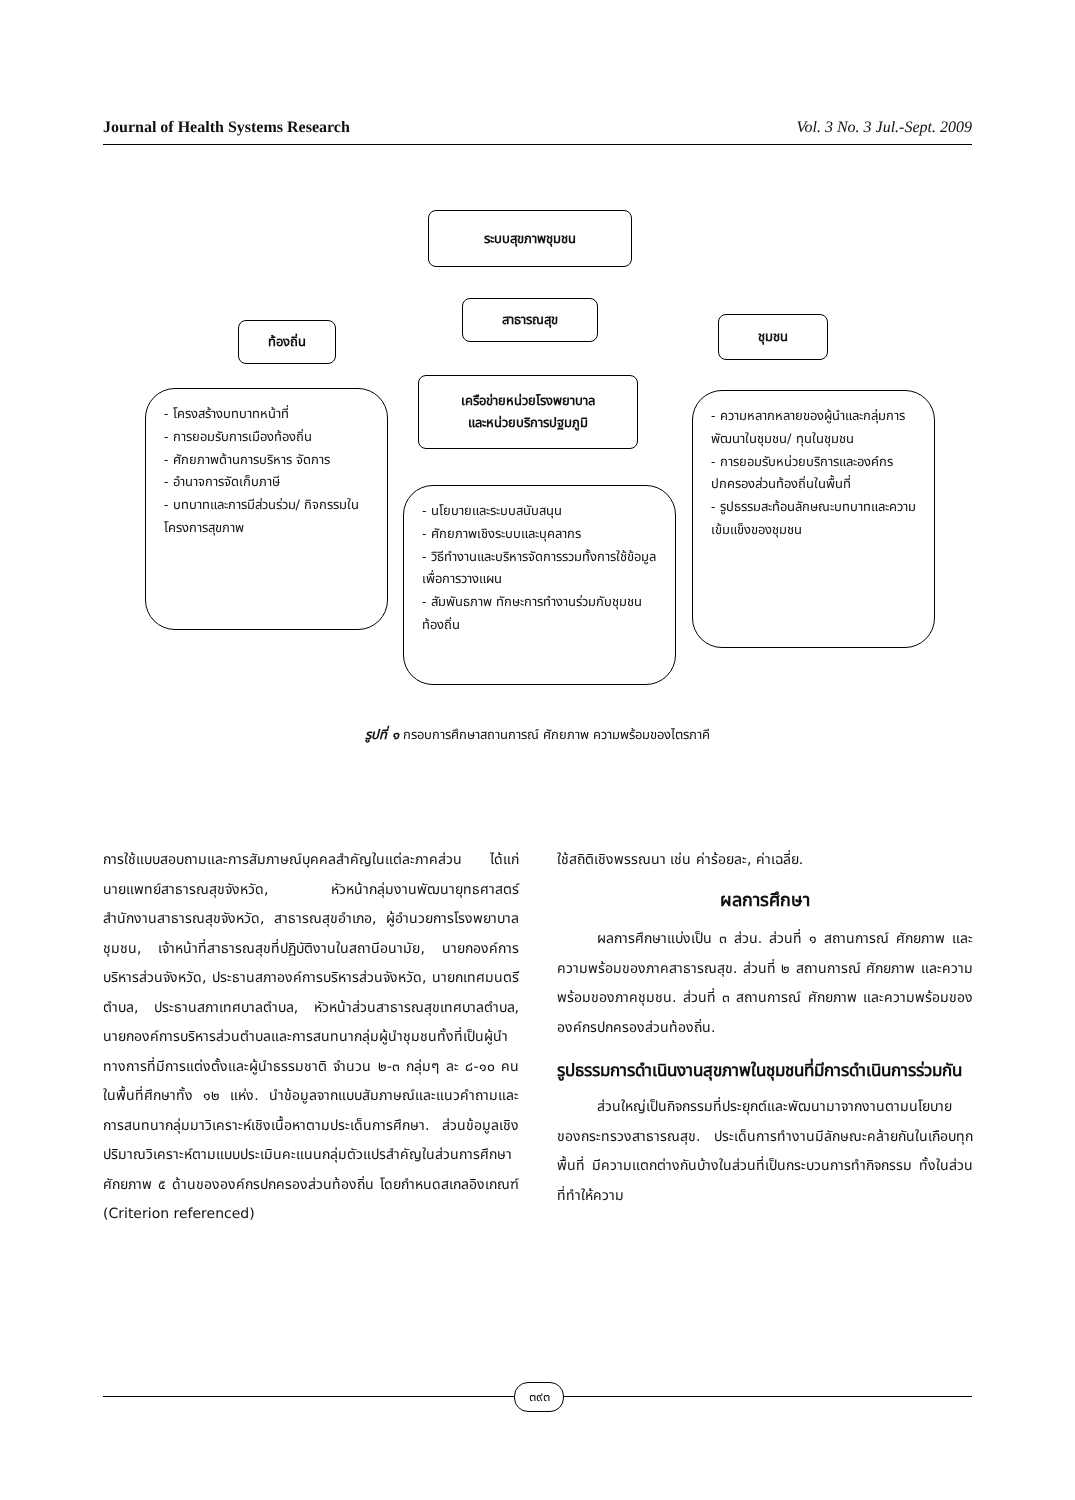Journal of Health Systems Research Vol. 3 No. 3 Jul.-Sept. 2009
ระบบสุขภาพชุมชน
ท้องถิ่น
สาธารณสุข
ชุมชน
เครือข่ายหน่วยโรงพยาบาล
และหน่วยบริการปฐมภูมิ
- โครงสร้างบทบาทหน้าที่
- การยอมรับการเมืองท้องถิ่น
- ศักยภาพด้านการบริหาร จัดการ
- อำนาจการจัดเก็บภาษี
- บทบาทและการมีส่วนร่วม/ กิจกรรมในโครงการสุขภาพ
- นโยบายและระบบสนับสนุน
- ศักยภาพเชิงระบบและบุคลากร
- วิธีทำงานและบริหารจัดการรวมทั้งการใช้ข้อมูลเพื่อการวางแผน
- สัมพันธภาพ ทักษะการทำงานร่วมกับชุมชน ท้องถิ่น
- ความหลากหลายของผู้นำและกลุ่มการพัฒนาในชุมชน/ ทุนในชุมชน
- การยอมรับหน่วยบริการและองค์กรปกครองส่วนท้องถิ่นในพื้นที่
- รูปธรรมสะท้อนลักษณะบทบาทและความเข้มแข็งของชุมชน
รูปที่ ๑ กรอบการศึกษาสถานการณ์ ศักยภาพ ความพร้อมของไตรภาคี
การใช้แบบสอบถามและการสัมภาษณ์บุคคลสำคัญในแต่ละภาคส่วน ได้แก่ นายแพทย์สาธารณสุขจังหวัด, หัวหน้ากลุ่มงานพัฒนายุทธศาสตร์ สำนักงานสาธารณสุขจังหวัด, สาธารณสุขอำเภอ, ผู้อำนวยการโรงพยาบาลชุมชน, เจ้าหน้าที่สาธารณสุขที่ปฏิบัติงานในสถานีอนามัย, นายกองค์การบริหารส่วนจังหวัด, ประธานสภาองค์การบริหารส่วนจังหวัด, นายกเทศมนตรีตำบล, ประธานสภาเทศบาลตำบล, หัวหน้าส่วนสาธารณสุขเทศบาลตำบล, นายกองค์การบริหารส่วนตำบลและการสนทนากลุ่มผู้นำชุมชนทั้งที่เป็นผู้นำทางการที่มีการแต่งตั้งและผู้นำธรรมชาติ จำนวน ๒-๓ กลุ่มๆ ละ ๘-๑๐ คน ในพื้นที่ศึกษาทั้ง ๑๒ แห่ง. นำข้อมูลจากแบบสัมภาษณ์และแนวคำถามและการสนทนากลุ่มมาวิเคราะห์เชิงเนื้อหาตามประเด็นการศึกษา. ส่วนข้อมูลเชิงปริมาณวิเคราะห์ตามแบบประเมินคะแนนกลุ่มตัวแปรสำคัญในส่วนการศึกษาศักยภาพ ๕ ด้านขององค์กรปกครองส่วนท้องถิ่น โดยกำหนดสเกลอิงเกณฑ์ (Criterion referenced)
ใช้สถิติเชิงพรรณนา เช่น ค่าร้อยละ, ค่าเฉลี่ย.
ผลการศึกษา
ผลการศึกษาแบ่งเป็น ๓ ส่วน. ส่วนที่ ๑ สถานการณ์ ศักยภาพ และความพร้อมของภาคสาธารณสุข. ส่วนที่ ๒ สถานการณ์ ศักยภาพ และความพร้อมของภาคชุมชน. ส่วนที่ ๓ สถานการณ์ ศักยภาพ และความพร้อมขององค์กรปกครองส่วนท้องถิ่น.
รูปธรรมการดำเนินงานสุขภาพในชุมชนที่มีการดำเนินการร่วมกัน
ส่วนใหญ่เป็นกิจกรรมที่ประยุกต์และพัฒนามาจากงานตามนโยบายของกระทรวงสาธารณสุข. ประเด็นการทำงานมีลักษณะคล้ายกันในเกือบทุกพื้นที่ มีความแตกต่างกันบ้างในส่วนที่เป็นกระบวนการทำกิจกรรม ทั้งในส่วนที่ทำให้ความ
๓๙๓